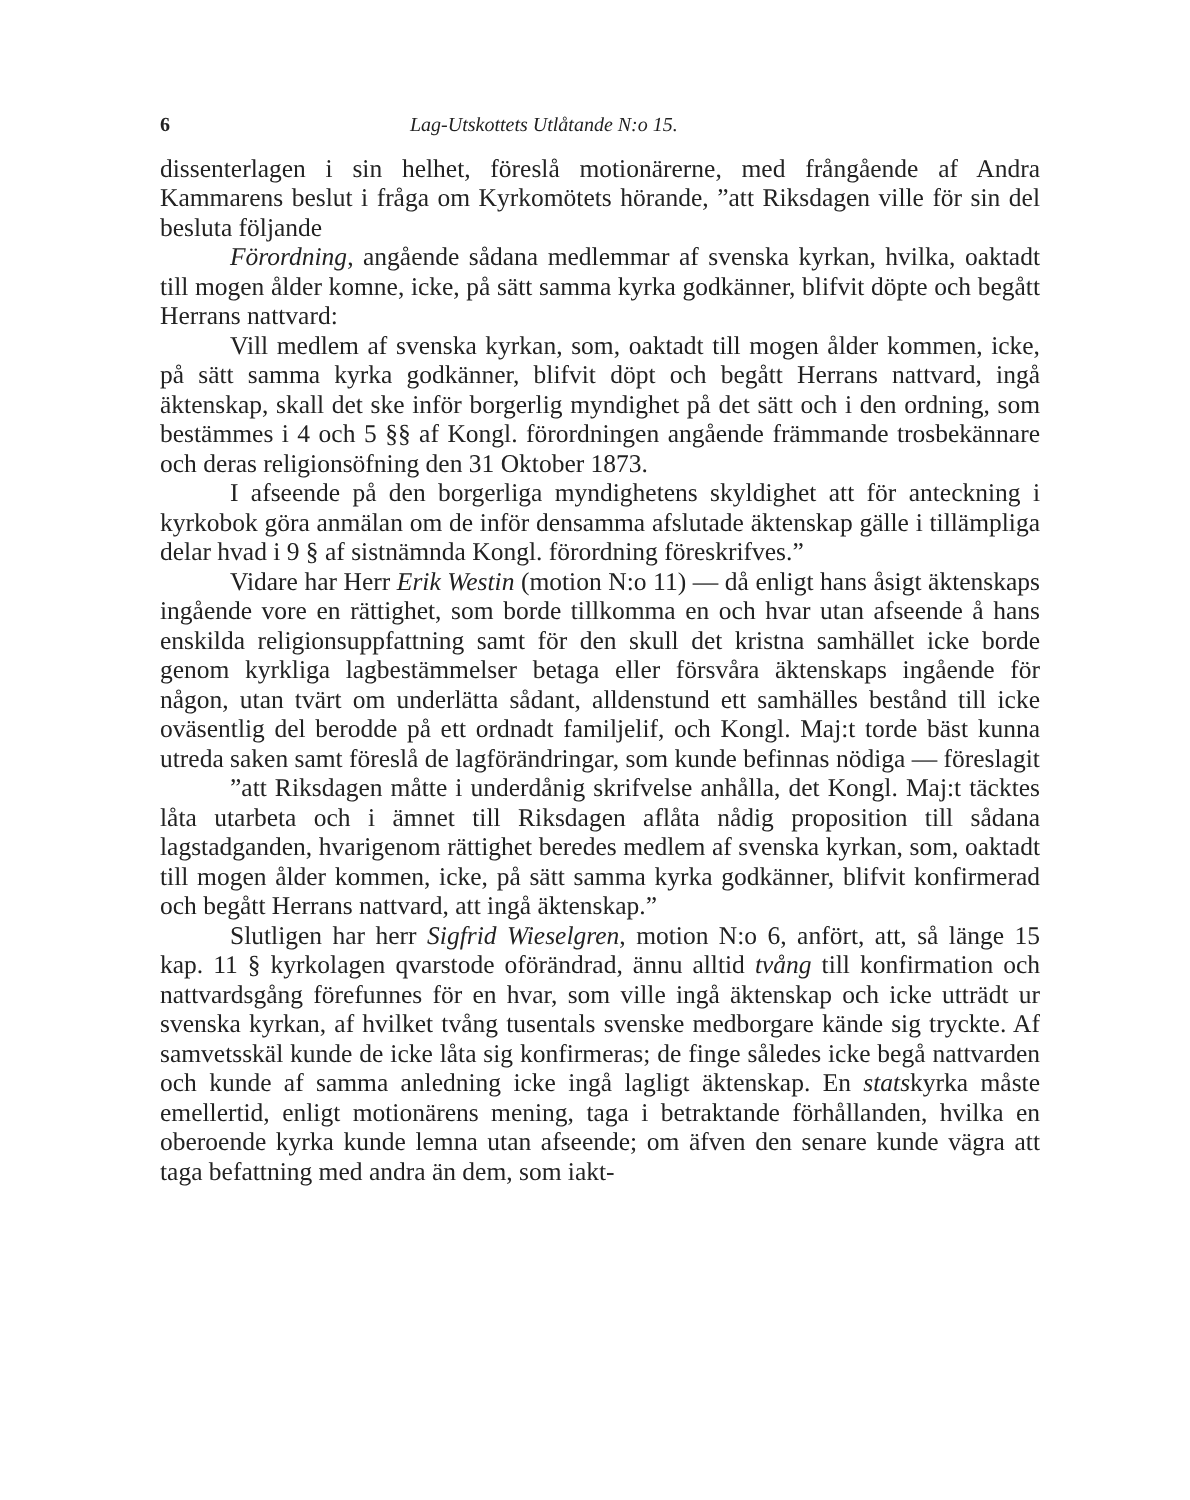6 Lag-Utskottets Utlåtande N:o 15.
dissenterlagen i sin helhet, föreslå motionärerne, med frångående af Andra Kammarens beslut i fråga om Kyrkomötets hörande, ”att Riksdagen ville för sin del besluta följande
Förordning, angående sådana medlemmar af svenska kyrkan, hvilka, oaktadt till mogen ålder komne, icke, på sätt samma kyrka godkänner, blifvit döpte och begått Herrans nattvard:
Vill medlem af svenska kyrkan, som, oaktadt till mogen ålder kommen, icke, på sätt samma kyrka godkänner, blifvit döpt och begått Herrans nattvard, ingå äktenskap, skall det ske inför borgerlig myndighet på det sätt och i den ordning, som bestämmes i 4 och 5 §§ af Kongl. förordningen angående främmande trosbekännare och deras religionsöfning den 31 Oktober 1873.
I afseende på den borgerliga myndighetens skyldighet att för anteckning i kyrkobok göra anmälan om de inför densamma afslutade äktenskap gälle i tillämpliga delar hvad i 9 § af sistnämnda Kongl. förordning föreskrifves.”
Vidare har Herr Erik Westin (motion N:o 11) — då enligt hans åsigt äktenskaps ingående vore en rättighet, som borde tillkomma en och hvar utan afseende å hans enskilda religionsuppfattning samt för den skull det kristna samhället icke borde genom kyrkliga lagbestämmelser betaga eller försvåra äktenskaps ingående för någon, utan tvärt om underlätta sådant, alldenstund ett samhälles bestånd till icke oväsentlig del berodde på ett ordnadt familjelif, och Kongl. Maj:t torde bäst kunna utreda saken samt föreslå de lagförändringar, som kunde befinnas nödiga — föreslagit
”att Riksdagen måtte i underdånig skrifvelse anhålla, det Kongl. Maj:t täcktes låta utarbeta och i ämnet till Riksdagen aflåta nådig proposition till sådana lagstadganden, hvarigenom rättighet beredes medlem af svenska kyrkan, som, oaktadt till mogen ålder kommen, icke, på sätt samma kyrka godkänner, blifvit konfirmerad och begått Herrans nattvard, att ingå äktenskap.”
Slutligen har herr Sigfrid Wieselgren, motion N:o 6, anfört, att, så länge 15 kap. 11 § kyrkolagen qvarstode oförändrad, ännu alltid tvång till konfirmation och nattvardsgång förefunnes för en hvar, som ville ingå äktenskap och icke utträdt ur svenska kyrkan, af hvilket tvång tusentals svenske medborgare kände sig tryckte. Af samvetsskäl kunde de icke låta sig konfirmeras; de finge således icke begå nattvarden och kunde af samma anledning icke ingå lagligt äktenskap. En statskyrka måste emellertid, enligt motionärens mening, taga i betraktande förhållanden, hvilka en oberoende kyrka kunde lemna utan afseende; om äfven den senare kunde vägra att taga befattning med andra än dem, som iakt-